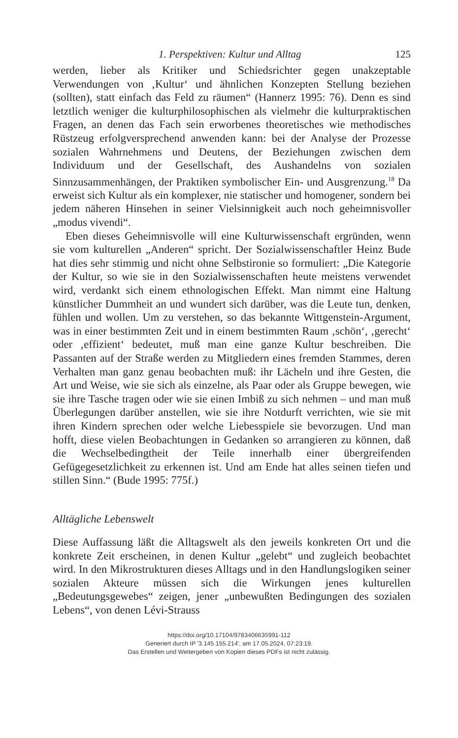1. Perspektiven: Kultur und Alltag 125
werden, lieber als Kritiker und Schiedsrichter gegen unakzeptable Verwendungen von ‚Kultur‘ und ähnlichen Konzepten Stellung beziehen (sollten), statt einfach das Feld zu räumen“ (Hannerz 1995: 76). Denn es sind letztlich weniger die kulturphilosophischen als vielmehr die kulturpraktischen Fragen, an denen das Fach sein erworbenes theoretisches wie methodisches Rüstzeug erfolgversprechend anwenden kann: bei der Analyse der Prozesse sozialen Wahrnehmens und Deutens, der Beziehungen zwischen dem Individuum und der Gesellschaft, des Aushandelns von sozialen Sinnzusammenhängen, der Praktiken symbolischer Ein- und Ausgrenzung.<sup>18</sup> Da erweist sich Kultur als ein komplexer, nie statischer und homogener, sondern bei jedem näheren Hinsehen in seiner Vielsinnigkeit auch noch geheimnisvoller „modus vivendi“.
Eben dieses Geheimnisvolle will eine Kulturwissenschaft ergründen, wenn sie vom kulturellen „Anderen“ spricht. Der Sozialwissenschaftler Heinz Bude hat dies sehr stimmig und nicht ohne Selbstironie so formuliert: „Die Kategorie der Kultur, so wie sie in den Sozialwissenschaften heute meistens verwendet wird, verdankt sich einem ethnologischen Effekt. Man nimmt eine Haltung künstlicher Dummheit an und wundert sich darüber, was die Leute tun, denken, fühlen und wollen. Um zu verstehen, so das bekannte Wittgenstein-Argument, was in einer bestimmten Zeit und in einem bestimmten Raum ‚schön‘, ‚gerecht‘ oder ‚effizient‘ bedeutet, muß man eine ganze Kultur beschreiben. Die Passanten auf der Straße werden zu Mitgliedern eines fremden Stammes, deren Verhalten man ganz genau beobachten muß: ihr Lächeln und ihre Gesten, die Art und Weise, wie sie sich als einzelne, als Paar oder als Gruppe bewegen, wie sie ihre Tasche tragen oder wie sie einen Imbiß zu sich nehmen – und man muß Überlegungen darüber anstellen, wie sie ihre Notdurft verrichten, wie sie mit ihren Kindern sprechen oder welche Liebesspiele sie bevorzugen. Und man hofft, diese vielen Beobachtungen in Gedanken so arrangieren zu können, daß die Wechselbedingtheit der Teile innerhalb einer übergreifenden Gefügegesetzlichkeit zu erkennen ist. Und am Ende hat alles seinen tiefen und stillen Sinn.“ (Bude 1995: 775f.)
Alltägliche Lebenswelt
Diese Auffassung läßt die Alltagswelt als den jeweils konkreten Ort und die konkrete Zeit erscheinen, in denen Kultur „gelebt“ und zugleich beobachtet wird. In den Mikrostrukturen dieses Alltags und in den Handlungslogiken seiner sozialen Akteure müssen sich die Wirkungen jenes kulturellen „Bedeutungsgewebes“ zeigen, jener „unbewußten Bedingungen des sozialen Lebens“, von denen Lévi-Strauss
https://doi.org/10.17104/9783406635991-112
Generiert durch IP '3.145.155.214', am 17.05.2024, 07:23:19.
Das Erstellen und Weitergeben von Kopien dieses PDFs ist nicht zulässig.